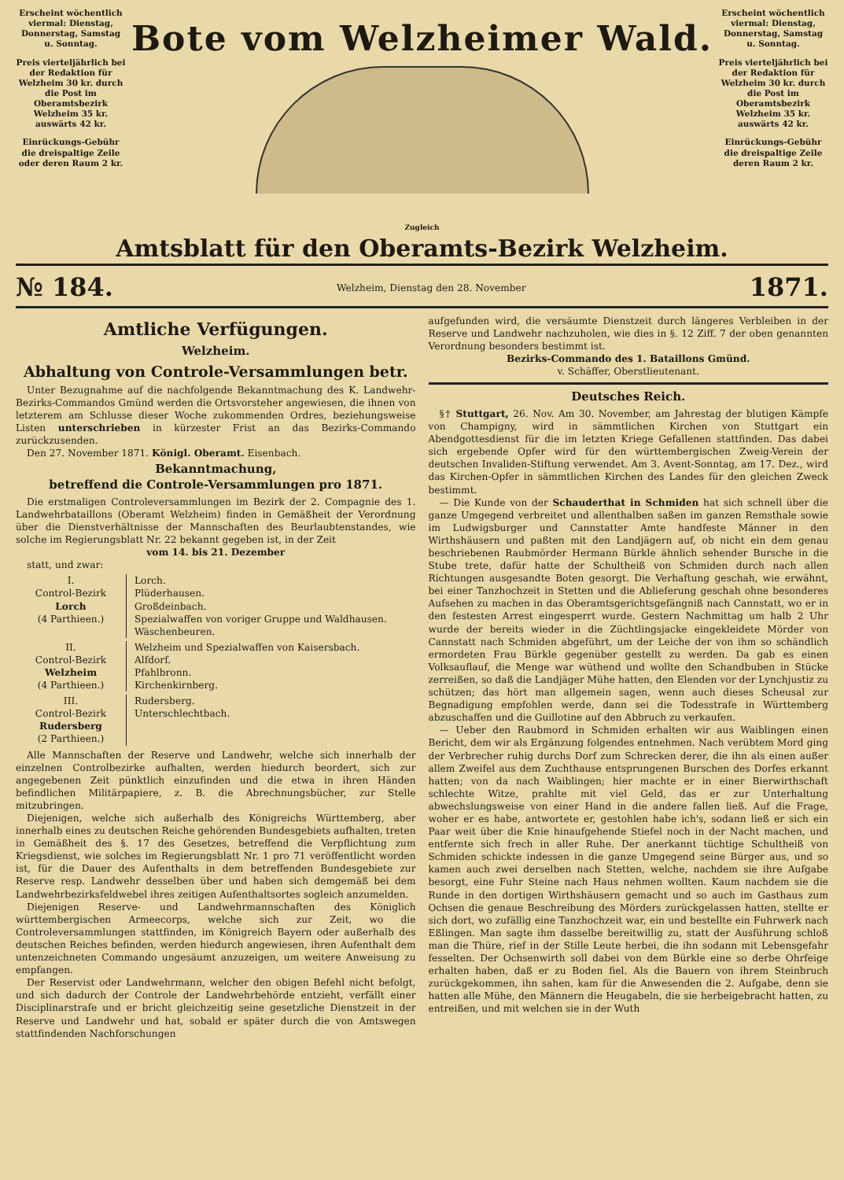Erscheint wöchentlich viermal: Dienstag, Donnerstag, Samstag u. Sonntag.
Preis vierteljährlich bei der Redaktion für Welzheim 30 kr. durch die Post im Oberamtsbezirk Welzheim 35 kr. auswärts 42 kr.
Einrückungs-Gebühr die dreispaltige Zeile oder deren Raum 2 kr.
Bote vom Welzheimer Wald.
Erscheint wöchentlich viermal: Dienstag, Donnerstag, Samstag u. Sonntag.
Preis vierteljährlich bei der Redaktion für Welzheim 30 kr. durch die Post im Oberamtsbezirk Welzheim 35 kr. auswärts 42 kr.
Einrückungs-Gebühr die dreispaltige Zeile deren Raum 2 kr.
Zugleich
Amtsblatt für den Oberamts-Bezirk Welzheim.
№ 184. Welzheim, Dienstag den 28. November 1871.
Amtliche Verfügungen.
Welzheim.
Abhaltung von Controle-Versammlungen betr.
Unter Bezugnahme auf die nachfolgende Bekanntmachung des K. Landwehr-Bezirks-Commandos Gmünd werden die Ortsvorsteher angewiesen, die ihnen von letzterem am Schlusse dieser Woche zukommenden Ordres, beziehungsweise Listen unterschrieben in kürzester Frist an das Bezirks-Commando zurückzusenden.
Den 27. November 1871. Königl. Oberamt. Eisenbach.
Bekanntmachung,
betreffend die Controle-Versammlungen pro 1871.
Die erstmaligen Controleversammlungen im Bezirk der 2. Compagnie des 1. Landwehrbataillons (Oberamt Welzheim) finden in Gemäßheit der Verordnung über die Dienstverhältnisse der Mannschaften des Beurlaubtenstandes, wie solche im Regierungsblatt Nr. 22 bekannt gegeben ist, in der Zeit
vom 14. bis 21. Dezember
statt, und zwar:
I.
Control-Bezirk
Lorch
(4 Parthieen.)
Lorch.
Plüderhausen.
Großdeinbach.
Spezialwaffen von voriger Gruppe und Waldhausen.
Wäschenbeuren.
II.
Control-Bezirk
Welzheim
(4 Parthieen.)
Welzheim und Spezialwaffen von Kaisersbach.
Alfdorf.
Pfahlbronn.
Kirchenkirnberg.
III.
Control-Bezirk
Rudersberg
(2 Parthieen.)
Rudersberg.
Unterschlechtbach.
Alle Mannschaften der Reserve und Landwehr, welche sich innerhalb der einzelnen Controlbezirke aufhalten, werden hiedurch beordert, sich zur angegebenen Zeit pünktlich einzufinden und die etwa in ihren Händen befindlichen Militärpapiere, z. B. die Abrechnungsbücher, zur Stelle mitzubringen.
Diejenigen, welche sich außerhalb des Königreichs Württemberg, aber innerhalb eines zu deutschen Reiche gehörenden Bundesgebiets aufhalten, treten in Gemäßheit des §. 17 des Gesetzes, betreffend die Verpflichtung zum Kriegsdienst, wie solches im Regierungsblatt Nr. 1 pro 71 veröffentlicht worden ist, für die Dauer des Aufenthalts in dem betreffenden Bundesgebiete zur Reserve resp. Landwehr desselben über und haben sich demgemäß bei dem Landwehrbezirksfeldwebel ihres zeitigen Aufenthaltsortes sogleich anzumelden.
Diejenigen Reserve- und Landwehrmannschaften des Königlich württembergischen Armeecorps, welche sich zur Zeit, wo die Controleversammlungen stattfinden, im Königreich Bayern oder außerhalb des deutschen Reiches befinden, werden hiedurch angewiesen, ihren Aufenthalt dem untenzeichneten Commando ungesäumt anzuzeigen, um weitere Anweisung zu empfangen.
Der Reservist oder Landwehrmann, welcher den obigen Befehl nicht befolgt, und sich dadurch der Controle der Landwehrbehörde entzieht, verfällt einer Disciplinarstrafe und er bricht gleichzeitig seine gesetzliche Dienstzeit in der Reserve und Landwehr und hat, sobald er später durch die von Amtswegen stattfindenden Nachforschungen
aufgefunden wird, die versäumte Dienstzeit durch längeres Verbleiben in der Reserve und Landwehr nachzuholen, wie dies in §. 12 Ziff. 7 der oben genannten Verordnung besonders bestimmt ist.
Bezirks-Commando des 1. Bataillons Gmünd.
v. Schäffer, Oberstlieutenant.
Deutsches Reich.
§† Stuttgart, 26. Nov. Am 30. November, am Jahrestag der blutigen Kämpfe von Champigny, wird in sämmtlichen Kirchen von Stuttgart ein Abendgottesdienst für die im letzten Kriege Gefallenen stattfinden. Das dabei sich ergebende Opfer wird für den württembergischen Zweig-Verein der deutschen Invaliden-Stiftung verwendet. Am 3. Avent-Sonntag, am 17. Dez., wird das Kirchen-Opfer in sämmtlichen Kirchen des Landes für den gleichen Zweck bestimmt.
— Die Kunde von der Schauderthat in Schmiden hat sich schnell über die ganze Umgegend verbreitet und allenthalben saßen im ganzen Remsthale sowie im Ludwigsburger und Cannstatter Amte handfeste Männer in den Wirthshäusern und paßten mit den Landjägern auf, ob nicht ein dem genau beschriebenen Raubmörder Hermann Bürkle ähnlich sehender Bursche in die Stube trete, dafür hatte der Schultheiß von Schmiden durch nach allen Richtungen ausgesandte Boten gesorgt. Die Verhaftung geschah, wie erwähnt, bei einer Tanzhochzeit in Stetten und die Ablieferung geschah ohne besonderes Aufsehen zu machen in das Oberamtsgerichtsgefängniß nach Cannstatt, wo er in den festesten Arrest eingesperrt wurde. Gestern Nachmittag um halb 2 Uhr wurde der bereits wieder in die Züchtlingsjacke eingekleidete Mörder von Cannstatt nach Schmiden abgeführt, um der Leiche der von ihm so schändlich ermordeten Frau Bürkle gegenüber gestellt zu werden. Da gab es einen Volksauflauf, die Menge war wüthend und wollte den Schandbuben in Stücke zerreißen, so daß die Landjäger Mühe hatten, den Elenden vor der Lynchjustiz zu schützen; das hört man allgemein sagen, wenn auch dieses Scheusal zur Begnadigung empfohlen werde, dann sei die Todesstrafe in Württemberg abzuschaffen und die Guillotine auf den Abbruch zu verkaufen.
— Ueber den Raubmord in Schmiden erhalten wir aus Waiblingen einen Bericht, dem wir als Ergänzung folgendes entnehmen. Nach verübtem Mord ging der Verbrecher ruhig durchs Dorf zum Schrecken derer, die ihn als einen außer allem Zweifel aus dem Zuchthause entsprungenen Burschen des Dorfes erkannt hatten; von da nach Waiblingen; hier machte er in einer Bierwirthschaft schlechte Witze, prahlte mit viel Geld, das er zur Unterhaltung abwechslungsweise von einer Hand in die andere fallen ließ. Auf die Frage, woher er es habe, antwortete er, gestohlen habe ich's, sodann ließ er sich ein Paar weit über die Knie hinaufgehende Stiefel noch in der Nacht machen, und entfernte sich frech in aller Ruhe. Der anerkannt tüchtige Schultheiß von Schmiden schickte indessen in die ganze Umgegend seine Bürger aus, und so kamen auch zwei derselben nach Stetten, welche, nachdem sie ihre Aufgabe besorgt, eine Fuhr Steine nach Haus nehmen wollten. Kaum nachdem sie die Runde in den dortigen Wirthshäusern gemacht und so auch im Gasthaus zum Ochsen die genaue Beschreibung des Mörders zurückgelassen hatten, stellte er sich dort, wo zufällig eine Tanzhochzeit war, ein und bestellte ein Fuhrwerk nach Eßlingen. Man sagte ihm dasselbe bereitwillig zu, statt der Ausführung schloß man die Thüre, rief in der Stille Leute herbei, die ihn sodann mit Lebensgefahr fesselten. Der Ochsenwirth soll dabei von dem Bürkle eine so derbe Ohrfeige erhalten haben, daß er zu Boden fiel. Als die Bauern von ihrem Steinbruch zurückgekommen, ihn sahen, kam für die Anwesenden die 2. Aufgabe, denn sie hatten alle Mühe, den Männern die Heugabeln, die sie herbeigebracht hatten, zu entreißen, und mit welchen sie in der Wuth